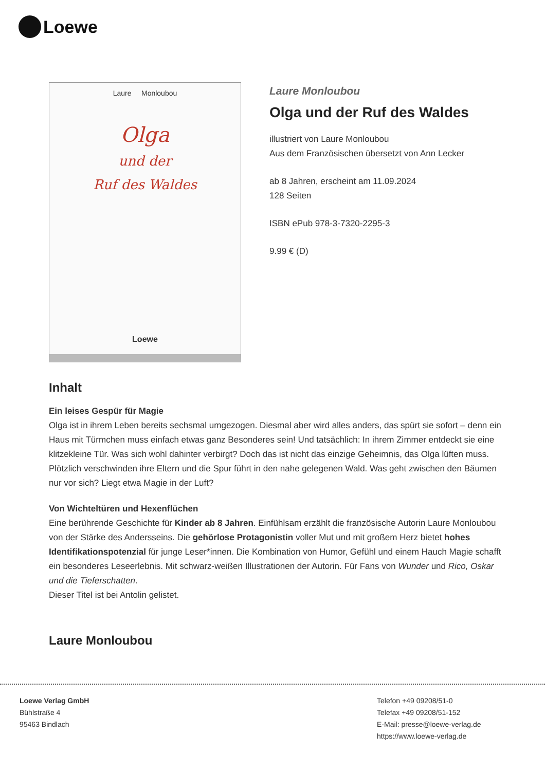Loewe
Laure Monloubou
Olga
und der
Ruf des Waldes
Loewe
Laure Monloubou
Olga und der Ruf des Waldes
illustriert von Laure Monloubou
Aus dem Französischen übersetzt von Ann Lecker
ab 8 Jahren, erscheint am 11.09.2024
128 Seiten
ISBN ePub 978-3-7320-2295-3
9.99 € (D)
Inhalt
Ein leises Gespür für Magie
Olga ist in ihrem Leben bereits sechsmal umgezogen. Diesmal aber wird alles anders, das spürt sie sofort – denn ein Haus mit Türmchen muss einfach etwas ganz Besonderes sein! Und tatsächlich: In ihrem Zimmer entdeckt sie eine klitzekleine Tür. Was sich wohl dahinter verbirgt? Doch das ist nicht das einzige Geheimnis, das Olga lüften muss. Plötzlich verschwinden ihre Eltern und die Spur führt in den nahe gelegenen Wald. Was geht zwischen den Bäumen nur vor sich? Liegt etwa Magie in der Luft?
Von Wichteltüren und Hexenflüchen
Eine berührende Geschichte für Kinder ab 8 Jahren. Einfühlsam erzählt die französische Autorin Laure Monloubou von der Stärke des Andersseins. Die gehörlose Protagonistin voller Mut und mit großem Herz bietet hohes Identifikationspotenzial für junge Leser*innen. Die Kombination von Humor, Gefühl und einem Hauch Magie schafft ein besonderes Leseerlebnis. Mit schwarz-weißen Illustrationen der Autorin. Für Fans von Wunder und Rico, Oskar und die Tieferschatten.
Dieser Titel ist bei Antolin gelistet.
Laure Monloubou
Loewe Verlag GmbH
Bühlstraße 4
95463 Bindlach
Telefon +49 09208/51-0
Telefax +49 09208/51-152
E-Mail: presse@loewe-verlag.de
https://www.loewe-verlag.de